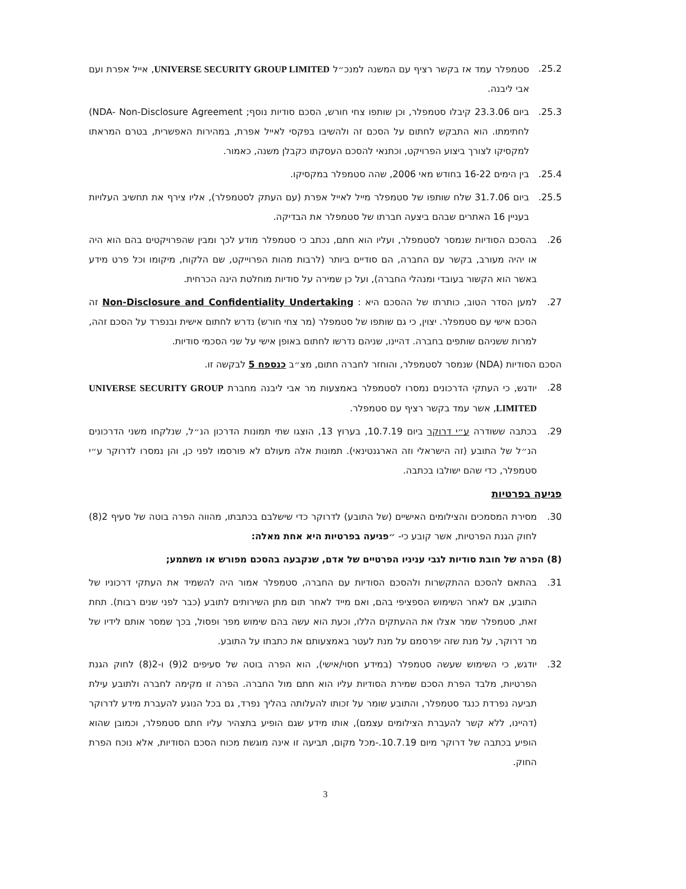25.2. סטמפלר עמד אז בקשר רציף עם המשנה למנכ״ל UNIVERSE SECURITY GROUP LIMITED, אייל אפרת ועם אבי ליבנה.
25.3. ביום 23.3.06 קיבלו סטמפלר, וכן שותפו צחי חורש, הסכם סודיות נוסף; NDA- Non-Disclosure Agreement) לחתימתו. הוא התבקש לחתום על הסכם זה ולהשיבו בפקסי לאייל אפרת, במהירות האפשרית, בטרם המראתו למקסיקו לצורך ביצוע הפרויקט, וכתנאי להסכם העסקתו כקבלן משנה, כאמור.
25.4. בין הימים 16-22 בחודש מאי 2006, שהה סטמפלר במקסיקו.
25.5. ביום 31.7.06 שלח שותפו של סטמפלר מייל לאייל אפרת (עם העתק לסטמפלר), אליו צירף את תחשיב העלויות בעניין 16 האתרים שבהם ביצעה חברתו של סטמפלר את הבדיקה.
26. בהסכם הסודיות שנמסר לסטמפלר, ועליו הוא חתם, נכתב כי סטמפלר מודע לכך ומבין שהפרויקטים בהם הוא היה או יהיה מעורב, בקשר עם החברה, הם סודיים ביותר (לרבות מהות הפרוייקט, שם הלקוח, מיקומו וכל פרט מידע באשר הוא הקשור בעובדי ומנהלי החברה), ועל כן שמירה על סודיות מוחלטת הינה הכרחית.
27. למען הסדר הטוב, כותרתו של ההסכם היא : Non-Disclosure and Confidentiality Undertaking זה הסכם אישי עם סטמפלר. יצוין, כי גם שותפו של סטמפלר (מר צחי חורש) נדרש לחתום אישית ובנפרד על הסכם זהה, למרות ששניהם שותפים בחברה. דהיינו, שניהם נדרשו לחתום באופן אישי על שני הסכמי סודיות.
הסכם הסודיות (NDA) שנמסר לסטמפלר, והוחזר לחברה חתום, מצ״ב כנספח 5 לבקשה זו.
28. יודגש, כי העתקי הדרכונים נמסרו לסטמפלר באמצעות מר אבי ליבנה מחברת UNIVERSE SECURITY GROUP LIMITED, אשר עמד בקשר רציף עם סטמפלר.
29. בכתבה ששודרה ע״י דרוקר ביום 10.7.19, בערוץ 13, הוצגו שתי תמונות הדרכון הנ״ל, שנלקחו משני הדרכונים הנ״ל של התובע (זה הישראלי וזה הארגנטינאי). תמונות אלה מעולם לא פורסמו לפני כן, והן נמסרו לדרוקר ע״י סטמפלר, כדי שהם ישולבו בכתבה.
פגיעה בפרטיות
30. מסירת המסמכים והצילומים האישיים (של התובע) לדרוקר כדי שישלבם בכתבתו, מהווה הפרה בוטה של סעיף 2(8) לחוק הגנת הפרטיות, אשר קובע כי- ״פגיעה בפרטיות היא אחת מאלה:
(8) הפרה של חובת סודיות לגבי עניניו הפרטיים של אדם, שנקבעה בהסכם מפורש או משתמע;
31. בהתאם להסכם ההתקשרות ולהסכם הסודיות עם החברה, סטמפלר אמור היה להשמיד את העתקי דרכוניו של התובע, אם לאחר השימוש הספציפי בהם, ואם מייד לאחר תום מתן השירותים לתובע (כבר לפני שנים רבות). תחת זאת, סטמפלר שמר אצלו את ההעתקים הללו, וכעת הוא עשה בהם שימוש מפר ופסול, בכך שמסר אותם לידיו של מר דרוקר, על מנת שזה יפרסמם על מנת לעטר באמצעותם את כתבתו על התובע.
32. יודגש, כי השימוש שעשה סטמפלר (במידע חסוי/אישי), הוא הפרה בוטה של סעיפים 2(9) ו-2(8) לחוק הגנת הפרטיות, מלבד הפרת הסכם שמירת הסודיות עליו הוא חתם מול החברה. הפרה זו מקימה לחברה ולתובע עילת תביעה נפרדת כנגד סטמפלר, והתובע שומר על זכותו להעלותה בהליך נפרד, גם בכל הנוגע להעברת מידע לדרוקר (דהיינו, ללא קשר להעברת הצילומים עצמם), אותו מידע שגם הופיע בתצהיר עליו חתם סטמפלר, וכמובן שהוא הופיע בכתבה של דרוקר מיום 10.7.19.-מכל מקום, תביעה זו אינה מוגשת מכוח הסכם הסודיות, אלא נוכח הפרת החוק.
3